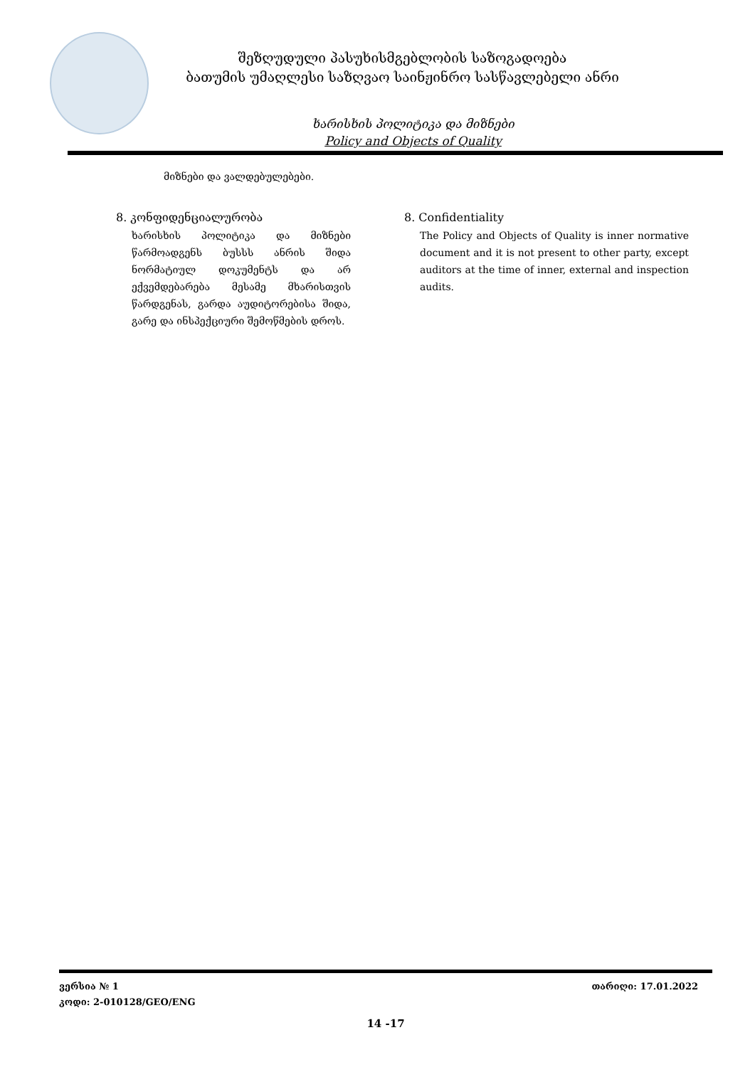შეზღუდული პასუხისმგებლობის საზოგადოება
ბათუმის უმაღლესი საზღვაო საინჟინრო სასწავლებელი ანრი
ხარისხის პოლიტიკა და მიზნები
Policy and Objects of Quality
მიზნები და ვალდებულებები.
8. კონფიდენციალურობა
ხარისხის პოლიტიკა და მიზნები წარმოადგენს ბუსსს ანრის შიდა ნორმატიულ დოკუმენტს და არ ექვემდებარება მესამე მხარისთვის წარდგენას, გარდა აუდიტორებისა შიდა, გარე და ინსპექციური შემოწმების დროს.
8. Confidentiality
The Policy and Objects of Quality is inner normative document and it is not present to other party, except auditors at the time of inner, external and inspection audits.
ვერსია № 1 თარიღი: 17.01.2022
კოდი: 2-010128/GEO/ENG
14 -17